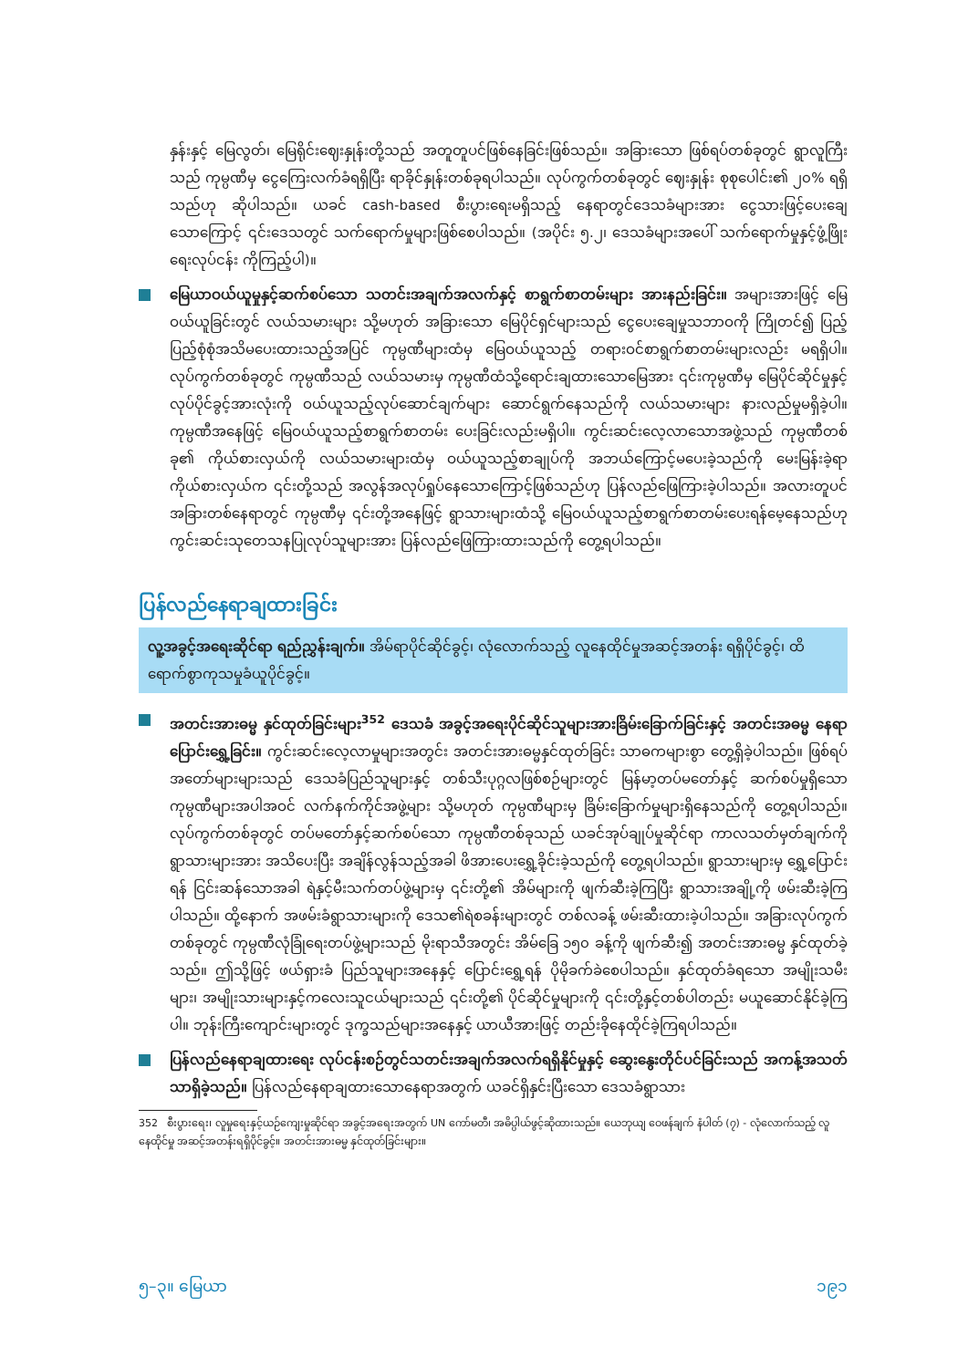နှန်းနှင့် မြေလွတ်၊ မြေရိုင်းဈေးနှုန်းတို့သည် အတူတူပင်ဖြစ်နေခြင်းဖြစ်သည်။ အခြားသော ဖြစ်ရပ်တစ်ခုတွင် ရွာလူကြီးသည် ကုမ္ပဏီမှ ငွေကြေးလက်ခံရရှိပြီး ရာခိုင်နှုန်းတစ်ခုရပါသည်။ လုပ်ကွက်တစ်ခုတွင် ဈေးနှုန်း စုစုပေါင်း၏ ၂၀% ရရှိသည်ဟု ဆိုပါသည်။ ယခင် cash-based စီးပွားရေးမရှိသည့် နေရာတွင်ဒေသခံများအား ငွေသားဖြင့်ပေးချေသောကြောင့် ၎င်းဒေသတွင် သက်ရောက်မှုများဖြစ်စေပါသည်။ (အပိုင်း ၅.၂၊ ဒေသခံများအပေါ် သက်ရောက်မှုနှင့်ဖွံ့ဖြိုးရေးလုပ်ငန်း ကိုကြည့်ပါ)။
မြေယာဝယ်ယူမှုနှင့်ဆက်စပ်သော သတင်းအချက်အလက်နှင့် စာရွက်စာတမ်းများ အားနည်းခြင်း။ အများအားဖြင့် မြေဝယ်ယူခြင်းတွင် လယ်သမားများ သို့မဟုတ် အခြားသော မြေပိုင်ရှင်များသည် ငွေပေးချေမှုသဘာဝကို ကြိုတင်၍ ပြည့်ပြည့်စုံစုံအသိမပေးထားသည့်အပြင် ကုမ္ပဏီများထံမှ မြေဝယ်ယူသည့် တရားဝင်စာရွက်စာတမ်းများလည်း မရရှိပါ။ လုပ်ကွက်တစ်ခုတွင် ကုမ္ပဏီသည် လယ်သမားမှ ကုမ္ပဏီထံသို့ရောင်းချထားသောမြေအား ၎င်းကုမ္ပဏီမှ မြေပိုင်ဆိုင်မှုနှင့်လုပ်ပိုင်ခွင့်အားလုံးကို ဝယ်ယူသည့်လုပ်ဆောင်ချက်များ ဆောင်ရွက်နေသည်ကို လယ်သမားများ နားလည်မှုမရှိခဲ့ပါ။ ကုမ္ပဏီအနေဖြင့် မြေဝယ်ယူသည့်စာရွက်စာတမ်း ပေးခြင်းလည်းမရှိပါ။ ကွင်းဆင်းလေ့လာသောအဖွဲ့သည် ကုမ္ပဏီတစ်ခု၏ ကိုယ်စားလှယ်ကို လယ်သမားများထံမှ ဝယ်ယူသည့်စာချုပ်ကို အဘယ်ကြောင့်မပေးခဲ့သည်ကို မေးမြန်းခဲ့ရာ ကိုယ်စားလှယ်က ၎င်းတို့သည် အလွန်အလုပ်ရှုပ်နေသောကြောင့်ဖြစ်သည်ဟု ပြန်လည်ဖြေကြားခဲ့ပါသည်။ အလားတူပင် အခြားတစ်နေရာတွင် ကုမ္ပဏီမှ ၎င်းတို့အနေဖြင့် ရွာသားများထံသို့ မြေဝယ်ယူသည့်စာရွက်စာတမ်းပေးရန်မေ့နေသည်ဟု ကွင်းဆင်းသုတေသနပြုလုပ်သူများအား ပြန်လည်ဖြေကြားထားသည်ကို တွေ့ရပါသည်။
ပြန်လည်နေရာချထားခြင်း
လူ့အခွင့်အရေးဆိုင်ရာ ရည်ညွှန်းချက်။ အိမ်ရာပိုင်ဆိုင်ခွင့်၊ လုံလောက်သည့် လူနေထိုင်မှုအဆင့်အတန်း ရရှိပိုင်ခွင့်၊ ထိရောက်စွာကုသမှုခံယူပိုင်ခွင့်။
အတင်းအားဓမ္မ နှင်ထုတ်ခြင်းများ<sup>352</sup> ဒေသခံ အခွင့်အရေးပိုင်ဆိုင်သူများအားခြိမ်းခြောက်ခြင်းနှင့် အတင်းအဓမ္မ နေရာပြောင်းရွှေ့ခြင်း။ ကွင်းဆင်းလေ့လာမှုများအတွင်း အတင်းအားဓမ္မနှင်ထုတ်ခြင်း သာဓကများစွာ တွေ့ရှိခဲ့ပါသည်။ ဖြစ်ရပ်အတော်များများသည် ဒေသခံပြည်သူများနှင့် တစ်သီးပုဂ္ဂလဖြစ်စဉ်များတွင် မြန်မာ့တပ်မတော်နှင့် ဆက်စပ်မှုရှိသောကုမ္ပဏီများအပါအဝင် လက်နက်ကိုင်အဖွဲ့များ သို့မဟုတ် ကုမ္ပဏီများမှ ခြိမ်းခြောက်မှုများရှိနေသည်ကို တွေ့ရပါသည်။ လုပ်ကွက်တစ်ခုတွင် တပ်မတော်နှင့်ဆက်စပ်သော ကုမ္ပဏီတစ်ခုသည် ယခင်အုပ်ချုပ်မှုဆိုင်ရာ ကာလသတ်မှတ်ချက်ကို ရွာသားများအား အသိပေးပြီး အချိန်လွန်သည့်အခါ ဖိအားပေးရွှေ့ခိုင်းခဲ့သည်ကို တွေ့ရပါသည်။ ရွာသားများမှ ရွှေ့ပြောင်းရန် ငြင်းဆန်သောအခါ ရဲနှင့်မီးသက်တပ်ဖွဲ့များမှ ၎င်းတို့၏ အိမ်များကို ဖျက်ဆီးခဲ့ကြပြီး ရွာသားအချို့ကို ဖမ်းဆီးခဲ့ကြပါသည်။ ထို့နောက် အဖမ်းခံရွာသားများကို ဒေသ၏ရဲစခန်းများတွင် တစ်လခန့် ဖမ်းဆီးထားခဲ့ပါသည်။ အခြားလုပ်ကွက်တစ်ခုတွင် ကုမ္ပဏီလုံခြုံရေးတပ်ဖွဲ့များသည် မိုးရာသီအတွင်း အိမ်ခြေ ၁၅၀ ခန့်ကို ဖျက်ဆီး၍ အတင်းအားဓမ္မ နှင်ထုတ်ခဲ့သည်။ ဤသို့ဖြင့် ဖယ်ရှားခံ ပြည်သူများအနေနှင့် ပြောင်းရွှေ့ရန် ပိုမိုခက်ခဲစေပါသည်။ နှင်ထုတ်ခံရသော အမျိုးသမီးများ၊ အမျိုးသားများနှင့်ကလေးသူငယ်များသည် ၎င်းတို့၏ ပိုင်ဆိုင်မှုများကို ၎င်းတို့နှင့်တစ်ပါတည်း မယူဆောင်နိုင်ခဲ့ကြပါ။ ဘုန်းကြီးကျောင်းများတွင် ဒုက္ခသည်များအနေနှင့် ယာယီအားဖြင့် တည်းခိုနေထိုင်ခဲ့ကြရပါသည်။
ပြန်လည်နေရာချထားရေး လုပ်ငန်းစဉ်တွင်သတင်းအချက်အလက်ရရှိနိုင်မှုနှင့် ဆွေးနွေးတိုင်ပင်ခြင်းသည် အကန့်အသတ်သာရှိခဲ့သည်။ ပြန်လည်နေရာချထားသောနေရာအတွက် ယခင်ရှိနှင်းပြီးသော ဒေသခံရွာသား
352 စီးပွားရေး၊ လူမှုရေးနှင့်ယဉ်ကျေးမှုဆိုင်ရာ အခွင့်အရေးအတွက် UN ကော်မတီ၊ အဓိပ္ပါယ်ဖွင့်ဆိုထားသည်။ ယေဘုယျ ဝေဖန်ချက် နံပါတ် (၇) - လုံလောက်သည့် လူနေထိုင်မှု အဆင့်အတန်းရရှိပိုင်ခွင့်။ အတင်းအားဓမ္မ နှင်ထုတ်ခြင်းများ။
၅–၃။ မြေယာ ၁၉၁